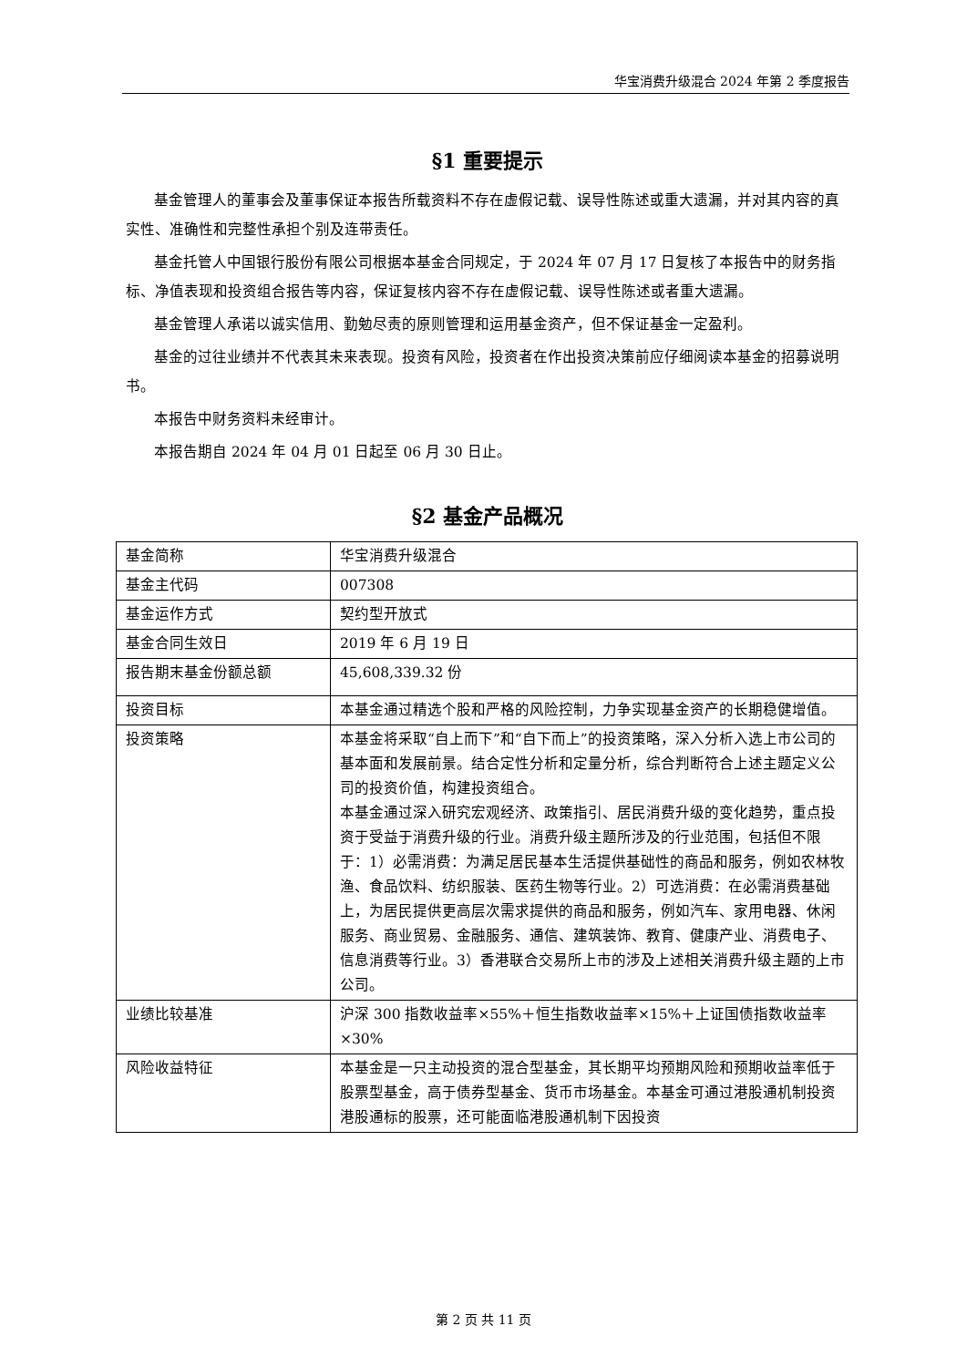华宝消费升级混合 2024 年第 2 季度报告
§1 重要提示
基金管理人的董事会及董事保证本报告所载资料不存在虚假记载、误导性陈述或重大遗漏，并对其内容的真实性、准确性和完整性承担个别及连带责任。
基金托管人中国银行股份有限公司根据本基金合同规定，于 2024 年 07 月 17 日复核了本报告中的财务指标、净值表现和投资组合报告等内容，保证复核内容不存在虚假记载、误导性陈述或者重大遗漏。
基金管理人承诺以诚实信用、勤勉尽责的原则管理和运用基金资产，但不保证基金一定盈利。
基金的过往业绩并不代表其未来表现。投资有风险，投资者在作出投资决策前应仔细阅读本基金的招募说明书。
本报告中财务资料未经审计。
本报告期自 2024 年 04 月 01 日起至 06 月 30 日止。
§2 基金产品概况
| 基金简称 | 华宝消费升级混合 |
| 基金主代码 | 007308 |
| 基金运作方式 | 契约型开放式 |
| 基金合同生效日 | 2019 年 6 月 19 日 |
| 报告期末基金份额总额 | 45,608,339.32 份 |
| 投资目标 | 本基金通过精选个股和严格的风险控制，力争实现基金资产的长期稳健增值。 |
| 投资策略 | 本基金将采取“自上而下”和“自下而上”的投资策略，深入分析入选上市公司的基本面和发展前景。结合定性分析和定量分析，综合判断符合上述主题定义公司的投资价值，构建投资组合。 本基金通过深入研究宏观经济、政策指引、居民消费升级的变化趋势，重点投资于受益于消费升级的行业。消费升级主题所涉及的行业范围，包括但不限于：1）必需消费：为满足居民基本生活提供基础性的商品和服务，例如农林牧渔、食品饮料、纺织服装、医药生物等行业。2）可选消费：在必需消费基础上，为居民提供更高层次需求提供的商品和服务，例如汽车、家用电器、休闲服务、商业贸易、金融服务、通信、建筑装饰、教育、健康产业、消费电子、信息消费等行业。3）香港联合交易所上市的涉及上述相关消费升级主题的上市公司。 |
| 业绩比较基准 | 沪深 300 指数收益率×55%＋恒生指数收益率×15%＋上证国债指数收益率×30% |
| 风险收益特征 | 本基金是一只主动投资的混合型基金，其长期平均预期风险和预期收益率低于股票型基金，高于债券型基金、货币市场基金。本基金可通过港股通机制投资港股通标的股票，还可能面临港股通机制下因投资 |
第 2 页 共 11 页